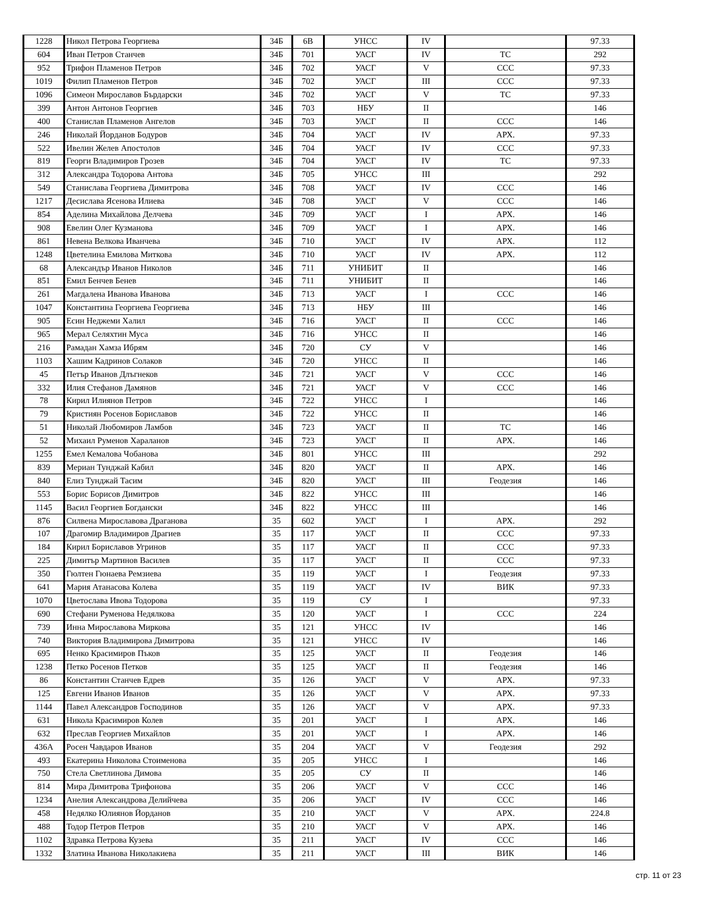| 1228 | Никол Петрова Георгиева | 34Б | 6В | УНСС | IV | | 97.33 |
| 604 | Иван Петров Станчев | 34Б | 701 | УАСГ | IV | ТС | 292 |
| 952 | Трифон Пламенов Петров | 34Б | 702 | УАСГ | V | ССС | 97.33 |
| 1019 | Филип Пламенов Петров | 34Б | 702 | УАСГ | III | ССС | 97.33 |
| 1096 | Симеон Мирославов Бърдарски | 34Б | 702 | УАСГ | V | ТС | 97.33 |
| 399 | Антон Антонов Георгиев | 34Б | 703 | НБУ | II | | 146 |
| 400 | Станислав Пламенов Ангелов | 34Б | 703 | УАСГ | II | ССС | 146 |
| 246 | Николай Йорданов Бодуров | 34Б | 704 | УАСГ | IV | АРХ. | 97.33 |
| 522 | Ивелин Желев Апостолов | 34Б | 704 | УАСГ | IV | ССС | 97.33 |
| 819 | Георги Владимиров Грозев | 34Б | 704 | УАСГ | IV | ТС | 97.33 |
| 312 | Александра Тодорова Антова | 34Б | 705 | УНСС | III | | 292 |
| 549 | Станислава Георгиева Димитрова | 34Б | 708 | УАСГ | IV | ССС | 146 |
| 1217 | Десислава Ясенова Илиева | 34Б | 708 | УАСГ | V | ССС | 146 |
| 854 | Аделина Михайлова Делчева | 34Б | 709 | УАСГ | I | АРХ. | 146 |
| 908 | Евелин Олег Кузманова | 34Б | 709 | УАСГ | I | АРХ. | 146 |
| 861 | Невена Велкова Иванчева | 34Б | 710 | УАСГ | IV | АРХ. | 112 |
| 1248 | Цветелина Емилова Миткова | 34Б | 710 | УАСГ | IV | АРХ. | 112 |
| 68 | Александър Иванов Николов | 34Б | 711 | УНИБИТ | II | | 146 |
| 851 | Емил Бенчев Бенев | 34Б | 711 | УНИБИТ | II | | 146 |
| 261 | Магдалена Иванова Иванова | 34Б | 713 | УАСГ | I | ССС | 146 |
| 1047 | Константина Георгиева Георгиева | 34Б | 713 | НБУ | III | | 146 |
| 905 | Есин Неджеми Халил | 34Б | 716 | УАСГ | II | ССС | 146 |
| 965 | Мерал Селяхтин Муса | 34Б | 716 | УНСС | II | | 146 |
| 216 | Рамадан Хамза Ибрям | 34Б | 720 | СУ | V | | 146 |
| 1103 | Хашим Кадринов Солаков | 34Б | 720 | УНСС | II | | 146 |
| 45 | Петър Иванов Длъгнеков | 34Б | 721 | УАСГ | V | ССС | 146 |
| 332 | Илия Стефанов Дамянов | 34Б | 721 | УАСГ | V | ССС | 146 |
| 78 | Кирил Илиянов Петров | 34Б | 722 | УНСС | I | | 146 |
| 79 | Кристиян Росенов Бориславов | 34Б | 722 | УНСС | II | | 146 |
| 51 | Николай Любомиров Ламбов | 34Б | 723 | УАСГ | II | ТС | 146 |
| 52 | Михаил Руменов Хараланов | 34Б | 723 | УАСГ | II | АРХ. | 146 |
| 1255 | Емел Кемалова Чобанова | 34Б | 801 | УНСС | III | | 292 |
| 839 | Мериан Тунджай Кабил | 34Б | 820 | УАСГ | II | АРХ. | 146 |
| 840 | Елиз Тунджай Тасим | 34Б | 820 | УАСГ | III | Геодезия | 146 |
| 553 | Борис Борисов Димитров | 34Б | 822 | УНСС | III | | 146 |
| 1145 | Васил Георгиев Богдански | 34Б | 822 | УНСС | III | | 146 |
| 876 | Силвена Мирославова Драганова | 35 | 602 | УАСГ | I | АРХ. | 292 |
| 107 | Драгомир Владимиров Драгиев | 35 | 117 | УАСГ | II | ССС | 97.33 |
| 184 | Кирил Бориславов Угринов | 35 | 117 | УАСГ | II | ССС | 97.33 |
| 225 | Димитър Мартинов Василев | 35 | 117 | УАСГ | II | ССС | 97.33 |
| 350 | Гюлтен Гюнаева Ремзиева | 35 | 119 | УАСГ | I | Геодезия | 97.33 |
| 641 | Мария Атанасова Колева | 35 | 119 | УАСГ | IV | ВИК | 97.33 |
| 1070 | Цветослава Ивова Тодорова | 35 | 119 | СУ | I | | 97.33 |
| 690 | Стефани Руменова Недялкова | 35 | 120 | УАСГ | I | ССС | 224 |
| 739 | Инна Мирославова Миркова | 35 | 121 | УНСС | IV | | 146 |
| 740 | Виктория Владимирова Димитрова | 35 | 121 | УНСС | IV | | 146 |
| 695 | Ненко Красимиров Пъков | 35 | 125 | УАСГ | II | Геодезия | 146 |
| 1238 | Петко Росенов Петков | 35 | 125 | УАСГ | II | Геодезия | 146 |
| 86 | Константин Станчев Едрев | 35 | 126 | УАСГ | V | АРХ. | 97.33 |
| 125 | Евгени Иванов Иванов | 35 | 126 | УАСГ | V | АРХ. | 97.33 |
| 1144 | Павел Александров Господинов | 35 | 126 | УАСГ | V | АРХ. | 97.33 |
| 631 | Никола Красимиров Колев | 35 | 201 | УАСГ | I | АРХ. | 146 |
| 632 | Преслав Георгиев Михайлов | 35 | 201 | УАСГ | I | АРХ. | 146 |
| 436А | Росен Чавдаров Иванов | 35 | 204 | УАСГ | V | Геодезия | 292 |
| 493 | Екатерина Николова Стоименова | 35 | 205 | УНСС | I | | 146 |
| 750 | Стела Светлинова Димова | 35 | 205 | СУ | II | | 146 |
| 814 | Мира Димитрова Трифонова | 35 | 206 | УАСГ | V | ССС | 146 |
| 1234 | Анелия Александрова Делийчева | 35 | 206 | УАСГ | IV | ССС | 146 |
| 458 | Недялко Юлиянов Йорданов | 35 | 210 | УАСГ | V | АРХ. | 224.8 |
| 488 | Тодор Петров Петров | 35 | 210 | УАСГ | V | АРХ. | 146 |
| 1102 | Здравка Петрова Кузева | 35 | 211 | УАСГ | IV | ССС | 146 |
| 1332 | Златина Иванова Николакиева | 35 | 211 | УАСГ | III | ВИК | 146 |
стр. 11 от 23